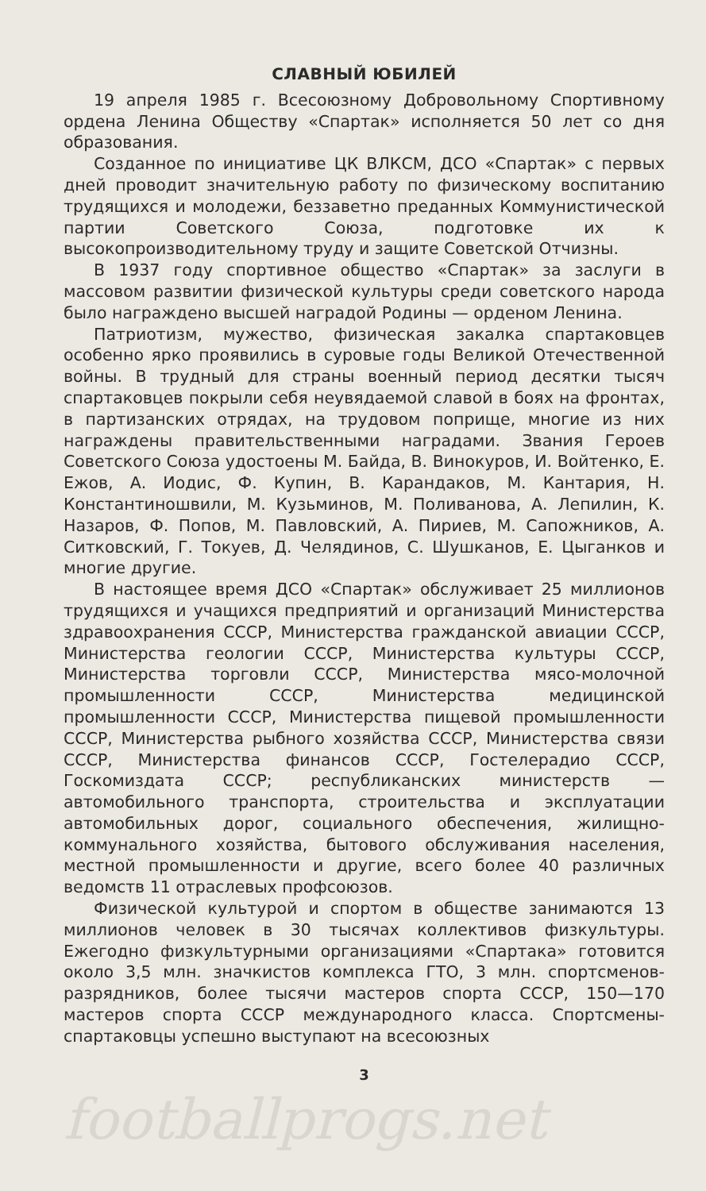СЛАВНЫЙ ЮБИЛЕЙ
19 апреля 1985 г. Всесоюзному Добровольному Спортивному ордена Ленина Обществу «Спартак» исполняется 50 лет со дня образования.
Созданное по инициативе ЦК ВЛКСМ, ДСО «Спартак» с первых дней проводит значительную работу по физическому воспитанию трудящихся и молодежи, беззаветно преданных Коммунистической партии Советского Союза, подготовке их к высокопроизводительному труду и защите Советской Отчизны.
В 1937 году спортивное общество «Спартак» за заслуги в массовом развитии физической культуры среди советского народа было награждено высшей наградой Родины — орденом Ленина.
Патриотизм, мужество, физическая закалка спартаковцев особенно ярко проявились в суровые годы Великой Отечественной войны. В трудный для страны военный период десятки тысяч спартаковцев покрыли себя неувядаемой славой в боях на фронтах, в партизанских отрядах, на трудовом поприще, многие из них награждены правительственными наградами. Звания Героев Советского Союза удостоены М. Байда, В. Винокуров, И. Войтенко, Е. Ежов, А. Иодис, Ф. Купин, В. Карандаков, М. Кантария, Н. Константиношвили, М. Кузьминов, М. Поливанова, А. Лепилин, К. Назаров, Ф. Попов, М. Павловский, А. Пириев, М. Сапожников, А. Ситковский, Г. Токуев, Д. Челядинов, С. Шушканов, Е. Цыганков и многие другие.
В настоящее время ДСО «Спартак» обслуживает 25 миллионов трудящихся и учащихся предприятий и организаций Министерства здравоохранения СССР, Министерства гражданской авиации СССР, Министерства геологии СССР, Министерства культуры СССР, Министерства торговли СССР, Министерства мясо-молочной промышленности СССР, Министерства медицинской промышленности СССР, Министерства пищевой промышленности СССР, Министерства рыбного хозяйства СССР, Министерства связи СССР, Министерства финансов СССР, Гостелерадио СССР, Госкомиздата СССР; республиканских министерств — автомобильного транспорта, строительства и эксплуатации автомобильных дорог, социального обеспечения, жилищно-коммунального хозяйства, бытового обслуживания населения, местной промышленности и другие, всего более 40 различных ведомств 11 отраслевых профсоюзов.
Физической культурой и спортом в обществе занимаются 13 миллионов человек в 30 тысячах коллективов физкультуры. Ежегодно физкультурными организациями «Спартака» готовится около 3,5 млн. значкистов комплекса ГТО, 3 млн. спортсменов-разрядников, более тысячи мастеров спорта СССР, 150—170 мастеров спорта СССР международного класса. Спортсмены-спартаковцы успешно выступают на всесоюзных
3
footballprogs.net